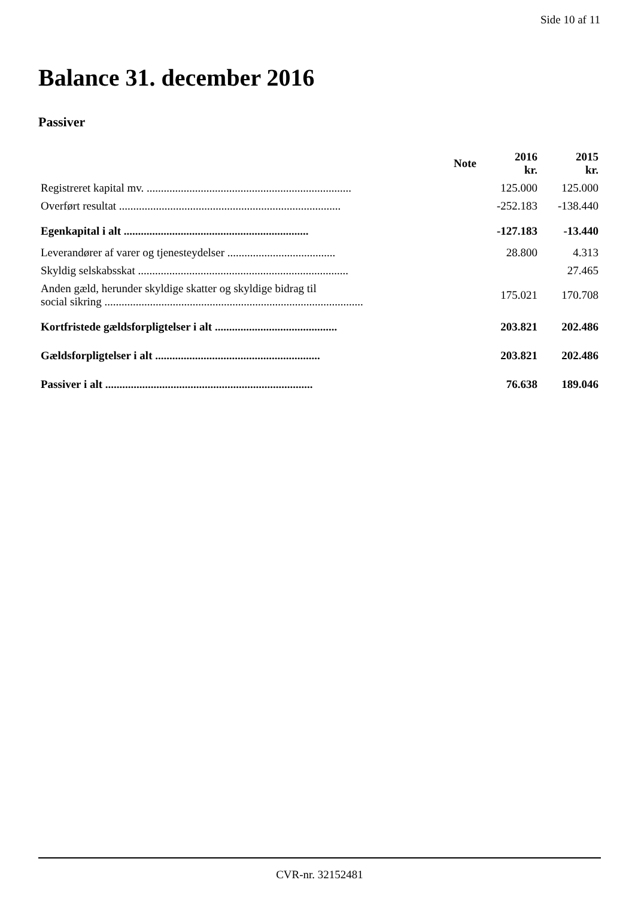Side 10 af 11
Balance 31. december 2016
Passiver
| | Note | 2016 kr. | 2015 kr. |
| --- | --- | --- | --- |
| Registreret kapital mv. ........................................................................ | | 125.000 | 125.000 |
| Overført resultat .............................................................................. | | -252.183 | -138.440 |
| Egenkapital i alt ................................................................. | | -127.183 | -13.440 |
| Leverandører af varer og tjenesteydelser ...................................... | | 28.800 | 4.313 |
| Skyldig selskabsskat .......................................................................... | | | 27.465 |
| Anden gæld, herunder skyldige skatter og skyldige bidrag til social sikring ........................................................................................... | | 175.021 | 170.708 |
| Kortfristede gældsforpligtelser i alt ........................................... | | 203.821 | 202.486 |
| Gældsforpligtelser i alt .......................................................... | | 203.821 | 202.486 |
| Passiver i alt ......................................................................... | | 76.638 | 189.046 |
CVR-nr. 32152481